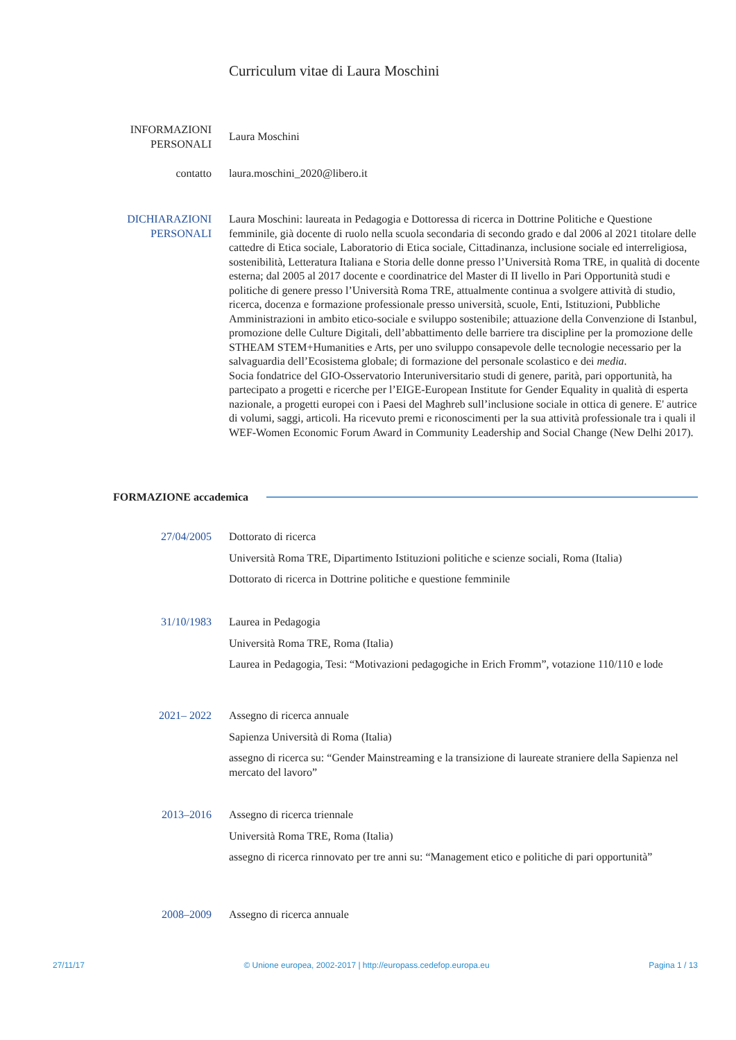Curriculum vitae di Laura Moschini
INFORMAZIONI PERSONALI
Laura Moschini
contatto laura.moschini_2020@libero.it
DICHIARAZIONI PERSONALI
Laura Moschini: laureata in Pedagogia e Dottoressa di ricerca in Dottrine Politiche e Questione femminile, già docente di ruolo nella scuola secondaria di secondo grado e dal 2006 al 2021 titolare delle cattedre di Etica sociale, Laboratorio di Etica sociale, Cittadinanza, inclusione sociale ed interreligiosa, sostenibilità, Letteratura Italiana e Storia delle donne presso l’Università Roma TRE, in qualità di docente esterna; dal 2005 al 2017 docente e coordinatrice del Master di II livello in Pari Opportunità studi e politiche di genere presso l’Università Roma TRE, attualmente continua a svolgere attività di studio, ricerca, docenza e formazione professionale presso università, scuole, Enti, Istituzioni, Pubbliche Amministrazioni in ambito etico-sociale e sviluppo sostenibile; attuazione della Convenzione di Istanbul, promozione delle Culture Digitali, dell’abbattimento delle barriere tra discipline per la promozione delle STHEAM STEM+Humanities e Arts, per uno sviluppo consapevole delle tecnologie necessario per la salvaguardia dell’Ecosistema globale; di formazione del personale scolastico e dei media.
Socia fondatrice del GIO-Osservatorio Interuniversitario studi di genere, parità, pari opportunità, ha partecipato a progetti e ricerche per l’EIGE-European Institute for Gender Equality in qualità di esperta nazionale, a progetti europei con i Paesi del Maghreb sull’inclusione sociale in ottica di genere. E' autrice di volumi, saggi, articoli. Ha ricevuto premi e riconoscimenti per la sua attività professionale tra i quali il WEF-Women Economic Forum Award in Community Leadership and Social Change (New Delhi 2017).
FORMAZIONE accademica
27/04/2005 Dottorato di ricerca
Università Roma TRE, Dipartimento Istituzioni politiche e scienze sociali, Roma (Italia)
Dottorato di ricerca in Dottrine politiche e questione femminile
31/10/1983 Laurea in Pedagogia
Università Roma TRE, Roma (Italia)
Laurea in Pedagogia, Tesi: “Motivazioni pedagogiche in Erich Fromm”, votazione 110/110 e lode
2021– 2022 Assegno di ricerca annuale
Sapienza Università di Roma (Italia)
assegno di ricerca su: “Gender Mainstreaming e la transizione di laureate straniere della Sapienza nel mercato del lavoro”
2013–2016 Assegno di ricerca triennale
Università Roma TRE, Roma (Italia)
assegno di ricerca rinnovato per tre anni su: “Management etico e politiche di pari opportunità”
2008–2009 Assegno di ricerca annuale
27/11/17 © Unione europea, 2002-2017 | http://europass.cedefop.europa.eu Pagina 1 / 13